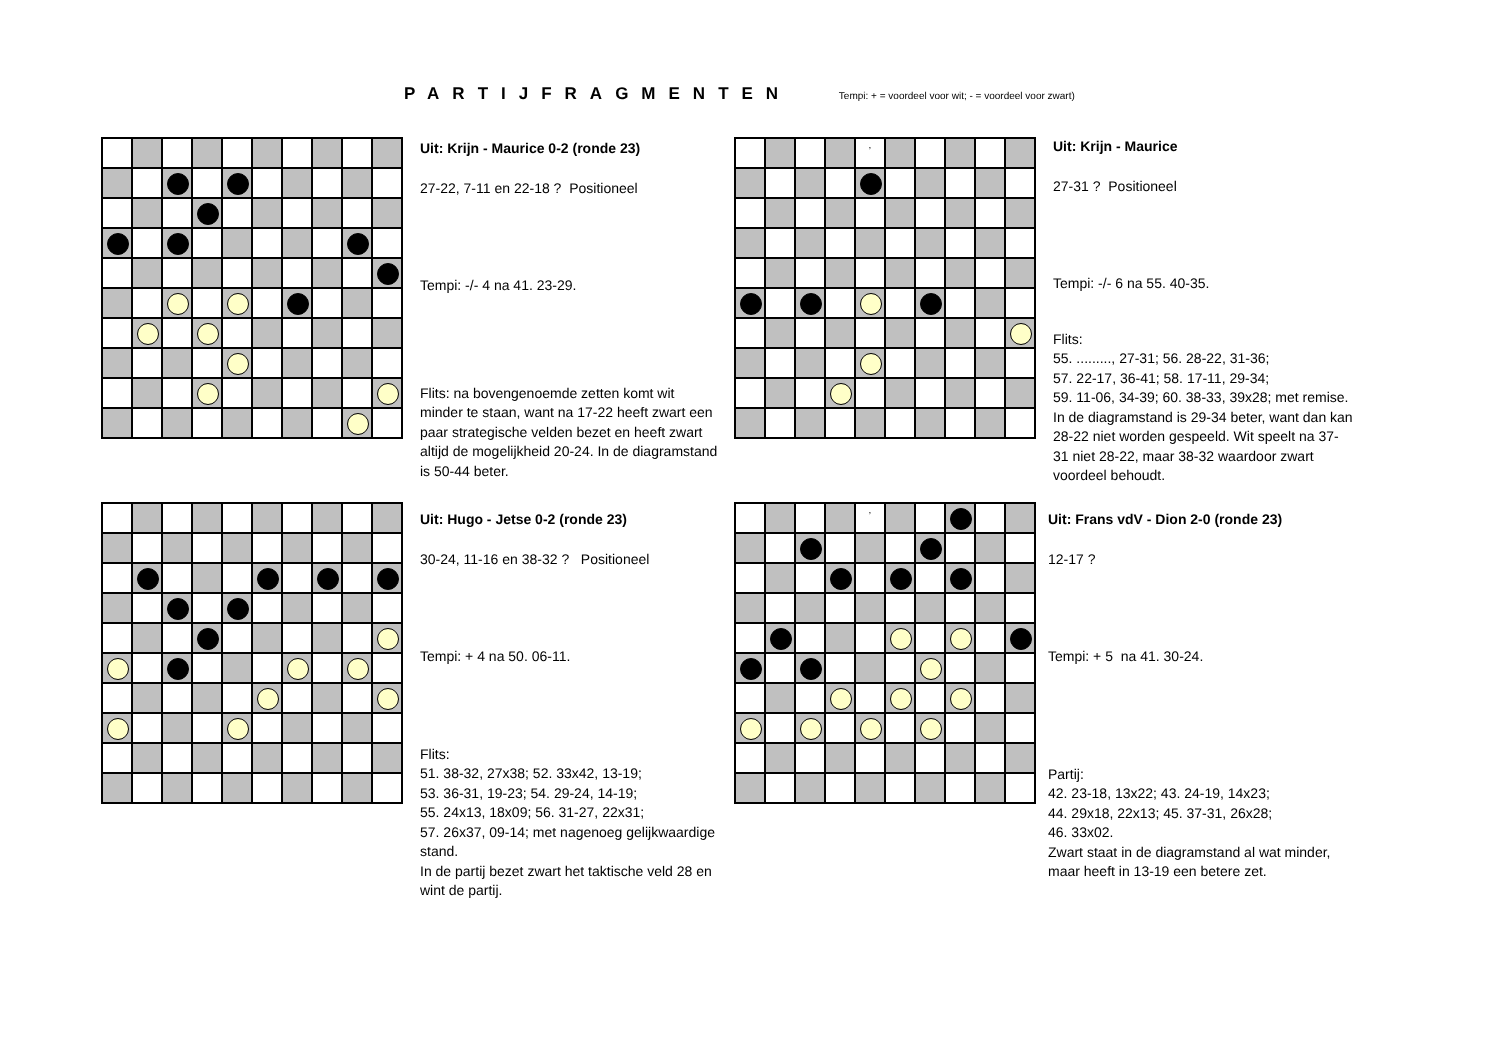PARTIJFRAGMENTEN Tempi: + = voordeel voor wit; - = voordeel voor zwart)
Uit: Krijn - Maurice 0-2 (ronde 23)
27-22, 7-11 en 22-18 ? Positioneel
Tempi: -/- 4 na 41. 23-29.
Flits: na bovengenoemde zetten komt wit minder te staan, want na 17-22 heeft zwart een paar strategische velden bezet en heeft zwart altijd de mogelijkheid 20-24. In de diagramstand is 50-44 beter.
,
Uit: Krijn - Maurice
27-31 ? Positioneel
Tempi: -/- 6 na 55. 40-35.
Flits:
55. ........., 27-31; 56. 28-22, 31-36;
57. 22-17, 36-41; 58. 17-11, 29-34;
59. 11-06, 34-39; 60. 38-33, 39x28; met remise. In de diagramstand is 29-34 beter, want dan kan 28-22 niet worden gespeeld. Wit speelt na 37-31 niet 28-22, maar 38-32 waardoor zwart voordeel behoudt.
Uit: Hugo - Jetse 0-2 (ronde 23)
30-24, 11-16 en 38-32 ? Positioneel
Tempi: + 4 na 50. 06-11.
Flits:
51. 38-32, 27x38; 52. 33x42, 13-19;
53. 36-31, 19-23; 54. 29-24, 14-19;
55. 24x13, 18x09; 56. 31-27, 22x31;
57. 26x37, 09-14; met nagenoeg gelijkwaardige stand.
In de partij bezet zwart het taktische veld 28 en wint de partij.
,
Uit: Frans vdV - Dion 2-0 (ronde 23)
12-17 ?
Tempi: + 5 na 41. 30-24.
Partij:
42. 23-18, 13x22; 43. 24-19, 14x23;
44. 29x18, 22x13; 45. 37-31, 26x28;
46. 33x02.
Zwart staat in de diagramstand al wat minder, maar heeft in 13-19 een betere zet.